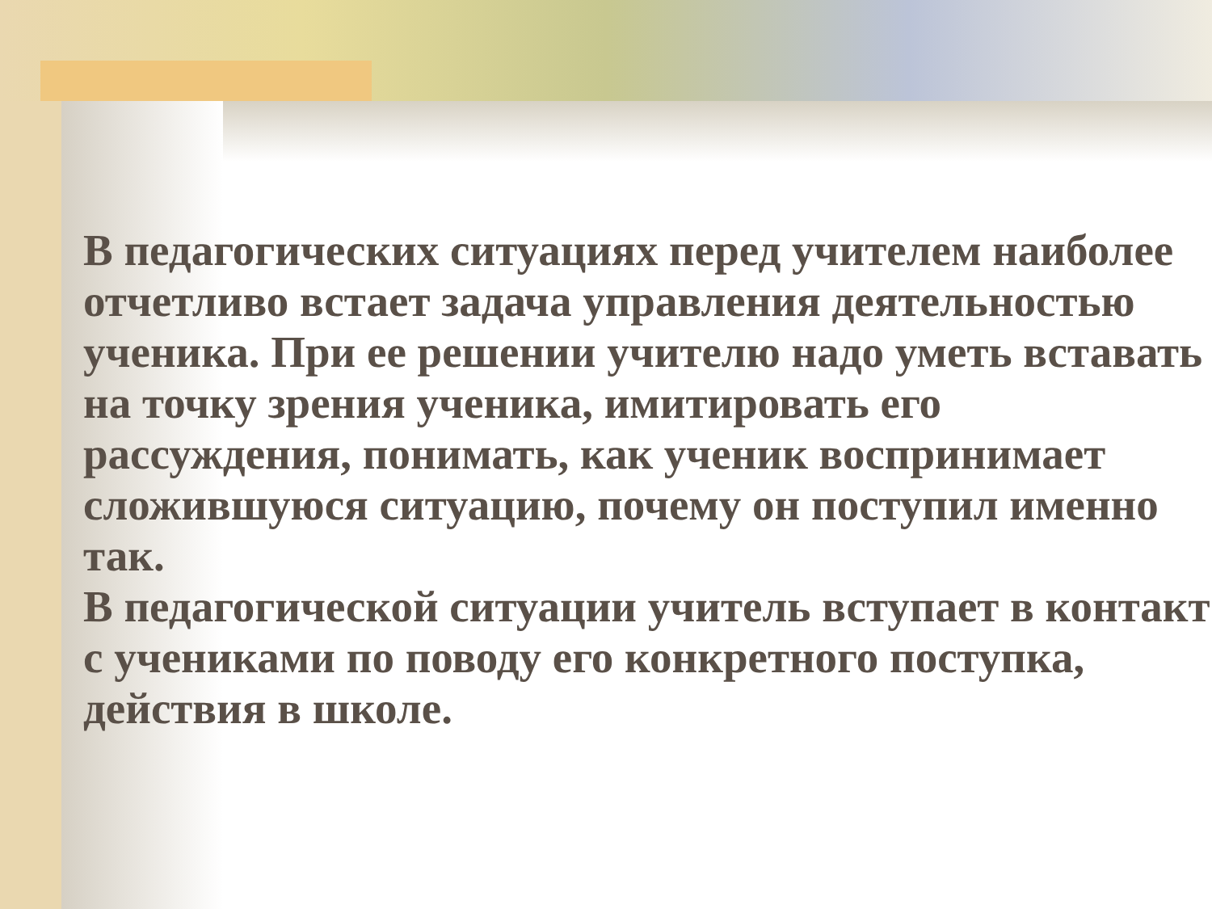В педагогических ситуациях перед учителем наиболее отчетливо встает задача управления деятельностью ученика. При ее решении учителю надо уметь вставать на точку зрения ученика, имитировать его рассуждения, понимать, как ученик воспринимает сложившуюся ситуацию, почему он поступил именно так.
В педагогической ситуации учитель вступает в контакт с учениками по поводу его конкретного поступка, действия в школе.